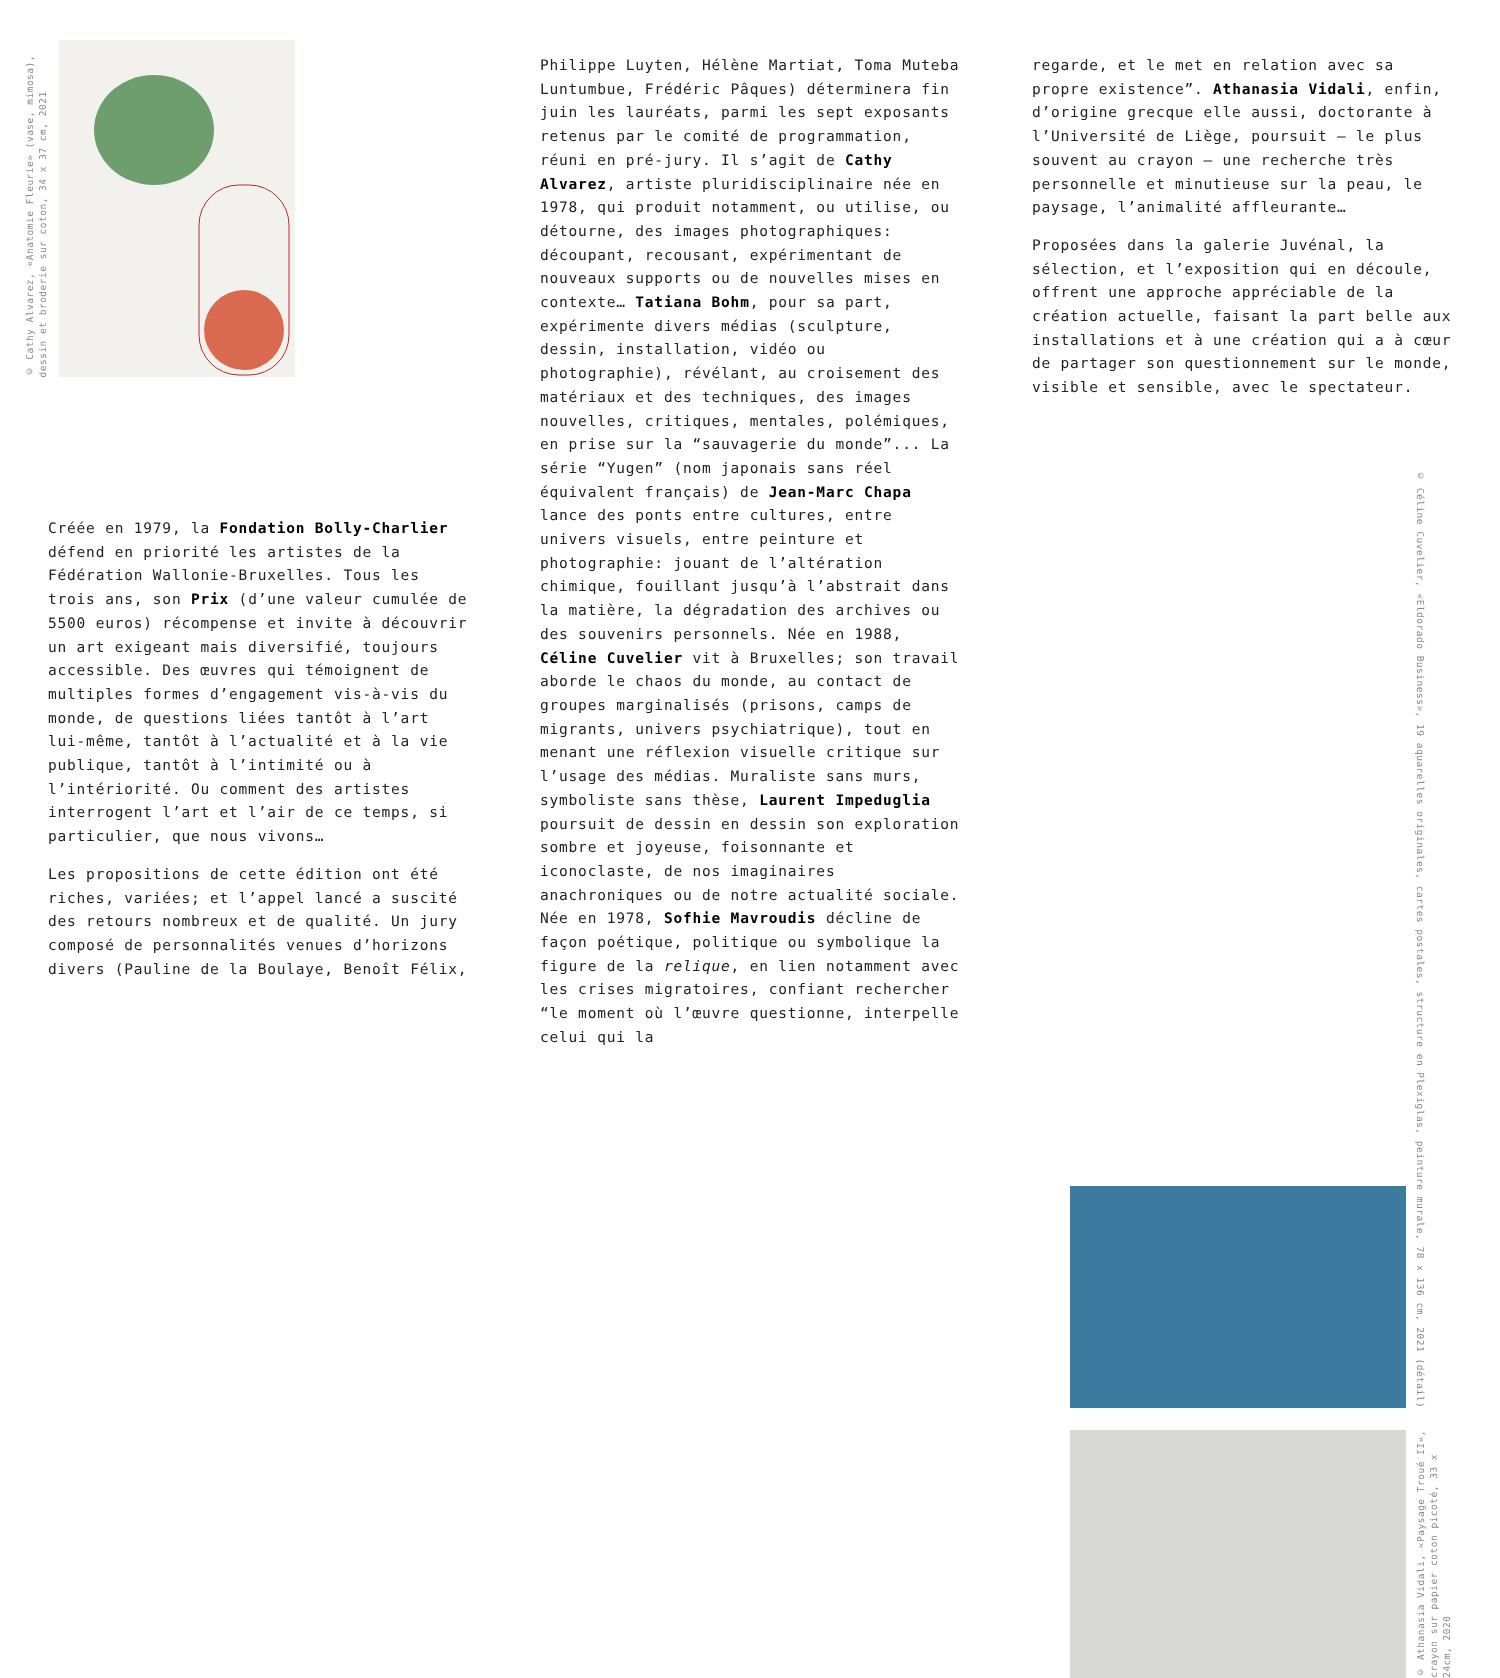© Cathy Alvarez, «Anatomie Fleurie» (vase, mimosa),
dessin et broderie sur coton, 34 x 37 cm, 2021
Créée en 1979, la Fondation Bolly-Charlier défend en priorité les artistes de la Fédération Wallonie-Bruxelles. Tous les trois ans, son Prix (d’une valeur cumulée de 5500 euros) récompense et invite à découvrir un art exigeant mais diversifié, toujours accessible. Des œuvres qui témoignent de multiples formes d’engagement vis-à-vis du monde, de questions liées tantôt à l’art lui-même, tantôt à l’actualité et à la vie publique, tantôt à l’intimité ou à l’intériorité. Ou comment des artistes interrogent l’art et l’air de ce temps, si particulier, que nous vivons…
Les propositions de cette édition ont été riches, variées; et l’appel lancé a suscité des retours nombreux et de qualité. Un jury composé de personnalités venues d’horizons divers (Pauline de la Boulaye, Benoît Félix,
Philippe Luyten, Hélène Martiat, Toma Muteba Luntumbue, Frédéric Pâques) déterminera fin juin les lauréats, parmi les sept exposants retenus par le comité de programmation, réuni en pré-jury. Il s’agit de Cathy Alvarez, artiste pluridisciplinaire née en 1978, qui produit notamment, ou utilise, ou détourne, des images photographiques: découpant, recousant, expérimentant de nouveaux supports ou de nouvelles mises en contexte… Tatiana Bohm, pour sa part, expérimente divers médias (sculpture, dessin, installation, vidéo ou photographie), révélant, au croisement des matériaux et des techniques, des images nouvelles, critiques, mentales, polémiques, en prise sur la “sauvagerie du monde”... La série “Yugen” (nom japonais sans réel équivalent français) de Jean-Marc Chapa lance des ponts entre cultures, entre univers visuels, entre peinture et photographie: jouant de l’altération chimique, fouillant jusqu’à l’abstrait dans la matière, la dégradation des archives ou des souvenirs personnels. Née en 1988, Céline Cuvelier vit à Bruxelles; son travail aborde le chaos du monde, au contact de groupes marginalisés (prisons, camps de migrants, univers psychiatrique), tout en menant une réflexion visuelle critique sur l’usage des médias. Muraliste sans murs, symboliste sans thèse, Laurent Impeduglia poursuit de dessin en dessin son exploration sombre et joyeuse, foisonnante et iconoclaste, de nos imaginaires anachroniques ou de notre actualité sociale. Née en 1978, Sofhie Mavroudis décline de façon poétique, politique ou symbolique la figure de la relique, en lien notamment avec les crises migratoires, confiant rechercher “le moment où l’œuvre questionne, interpelle celui qui la
regarde, et le met en relation avec sa propre existence”. Athanasia Vidali, enfin, d’origine grecque elle aussi, doctorante à l’Université de Liège, poursuit — le plus souvent au crayon — une recherche très personnelle et minutieuse sur la peau, le paysage, l’animalité affleurante…
Proposées dans la galerie Juvénal, la sélection, et l’exposition qui en découle, offrent une approche appréciable de la création actuelle, faisant la part belle aux installations et à une création qui a à cœur de partager son questionnement sur le monde, visible et sensible, avec le spectateur.
© Céline Cuvelier, «Eldorado Business», 19 aquarelles originales, cartes postales, structure en Plexiglas, peinture murale, 78 x 136 cm, 2021 (détail)
© Athanasia Vidali, «Paysage Troué II»,
crayon sur papier coton picoté, 33 x
24cm, 2020